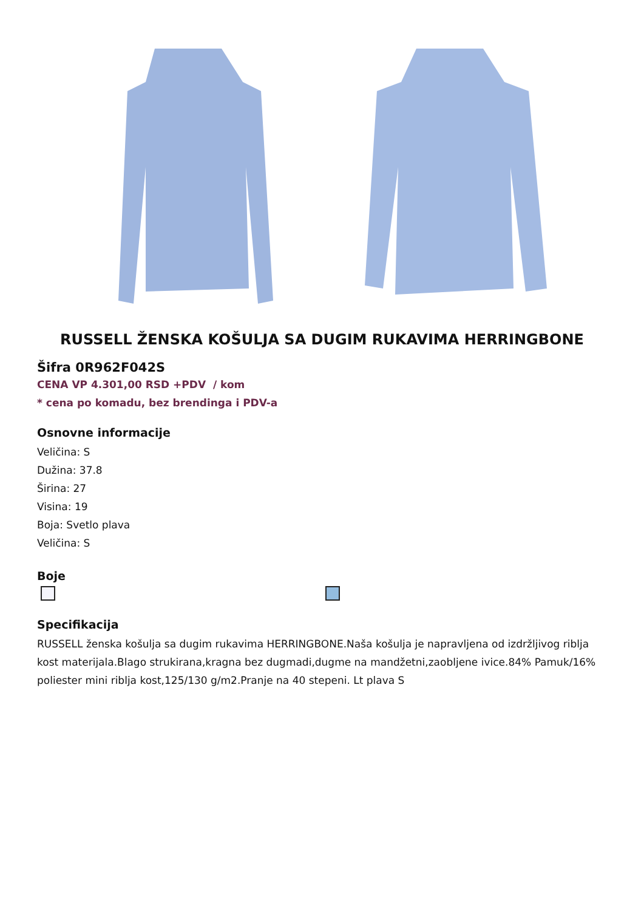RUSSELL ŽENSKA KOŠULJA SA DUGIM RUKAVIMA HERRINGBONE
Šifra 0R962F042S
CENA VP 4.301,00 RSD +PDV / kom
* cena po komadu, bez brendinga i PDV-a
Osnovne informacije
Veličina: S
Dužina: 37.8
Širina: 27
Visina: 19
Boja: Svetlo plava
Veličina: S
Boje
Specifikacija
RUSSELL ženska košulja sa dugim rukavima HERRINGBONE.Naša košulja je napravljena od izdržljivog riblja kost materijala.Blago strukirana,kragna bez dugmadi,dugme na mandžetni,zaobljene ivice.84% Pamuk/16% poliester mini riblja kost,125/130 g/m2.Pranje na 40 stepeni. Lt plava S